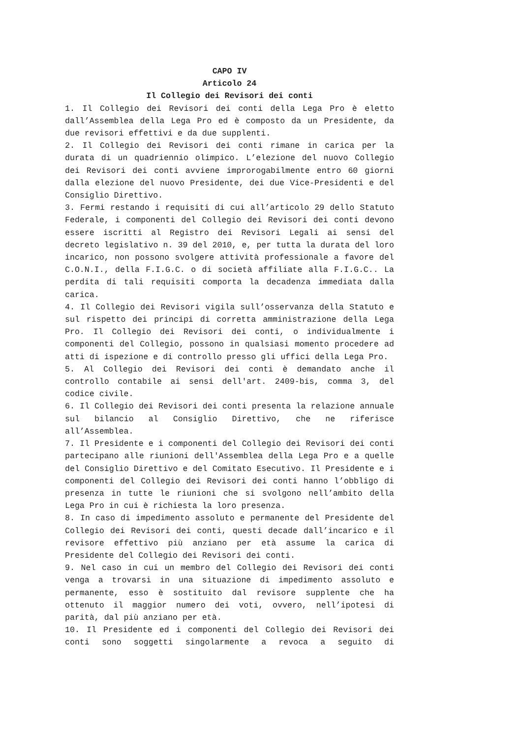CAPO IV
Articolo 24
Il Collegio dei Revisori dei conti
1. Il Collegio dei Revisori dei conti della Lega Pro è eletto dall’Assemblea della Lega Pro ed è composto da un Presidente, da due revisori effettivi e da due supplenti.
2. Il Collegio dei Revisori dei conti rimane in carica per la durata di un quadriennio olimpico. L’elezione del nuovo Collegio dei Revisori dei conti avviene improrogabilmente entro 60 giorni dalla elezione del nuovo Presidente, dei due Vice-Presidenti e del Consiglio Direttivo.
3. Fermi restando i requisiti di cui all’articolo 29 dello Statuto Federale, i componenti del Collegio dei Revisori dei conti devono essere iscritti al Registro dei Revisori Legali ai sensi del decreto legislativo n. 39 del 2010, e, per tutta la durata del loro incarico, non possono svolgere attività professionale a favore del C.O.N.I., della F.I.G.C. o di società affiliate alla F.I.G.C.. La perdita di tali requisiti comporta la decadenza immediata dalla carica.
4. Il Collegio dei Revisori vigila sull’osservanza della Statuto e sul rispetto dei principi di corretta amministrazione della Lega Pro. Il Collegio dei Revisori dei conti, o individualmente i componenti del Collegio, possono in qualsiasi momento procedere ad atti di ispezione e di controllo presso gli uffici della Lega Pro.
5. Al Collegio dei Revisori dei conti è demandato anche il controllo contabile ai sensi dell'art. 2409-bis, comma 3, del codice civile.
6. Il Collegio dei Revisori dei conti presenta la relazione annuale sul bilancio al Consiglio Direttivo, che ne riferisce all’Assemblea.
7. Il Presidente e i componenti del Collegio dei Revisori dei conti partecipano alle riunioni dell'Assemblea della Lega Pro e a quelle del Consiglio Direttivo e del Comitato Esecutivo. Il Presidente e i componenti del Collegio dei Revisori dei conti hanno l’obbligo di presenza in tutte le riunioni che si svolgono nell’ambito della Lega Pro in cui è richiesta la loro presenza.
8. In caso di impedimento assoluto e permanente del Presidente del Collegio dei Revisori dei conti, questi decade dall’incarico e il revisore effettivo più anziano per età assume la carica di Presidente del Collegio dei Revisori dei conti.
9. Nel caso in cui un membro del Collegio dei Revisori dei conti venga a trovarsi in una situazione di impedimento assoluto e permanente, esso è sostituito dal revisore supplente che ha ottenuto il maggior numero dei voti, ovvero, nell’ipotesi di parità, dal più anziano per età.
10. Il Presidente ed i componenti del Collegio dei Revisori dei conti sono soggetti singolarmente a revoca a seguito di